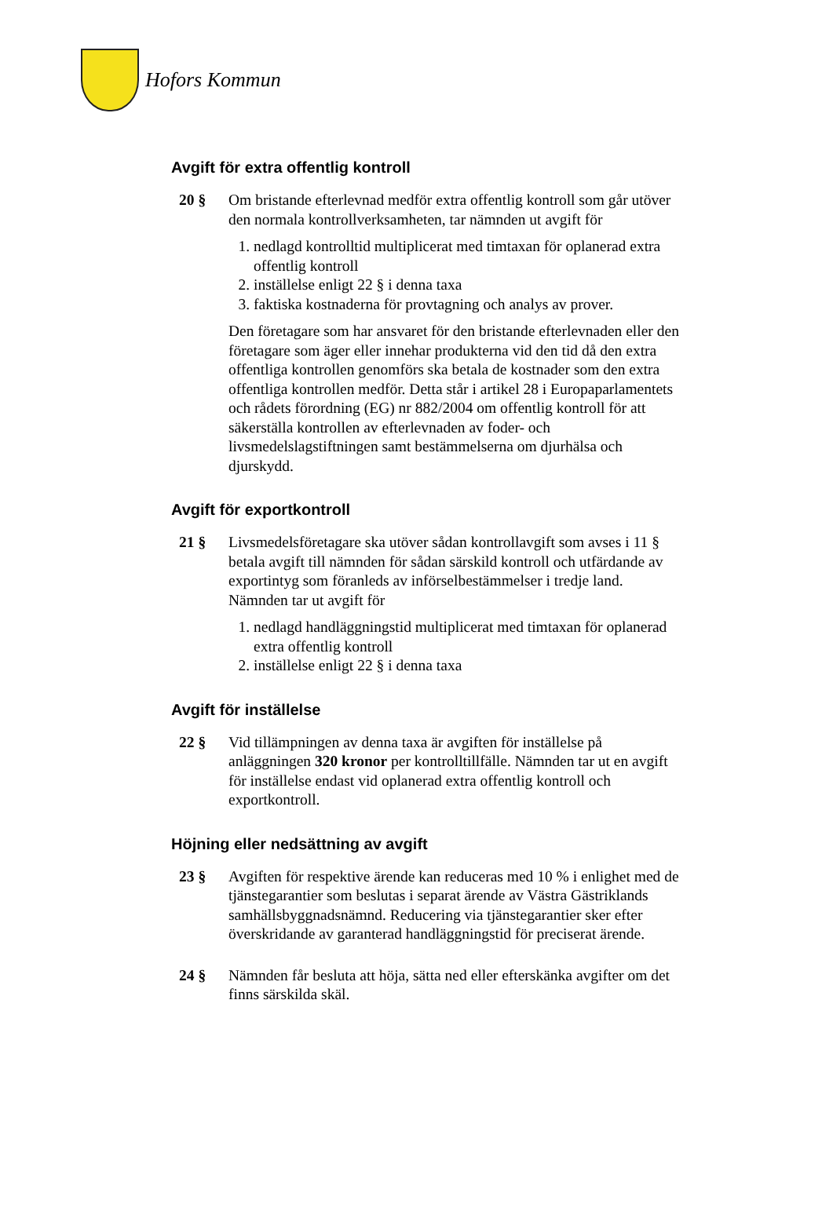Hofors Kommun
Avgift för extra offentlig kontroll
20 § Om bristande efterlevnad medför extra offentlig kontroll som går utöver den normala kontrollverksamheten, tar nämnden ut avgift för
1. nedlagd kontrolltid multiplicerat med timtaxan för oplanerad extra offentlig kontroll
2. inställelse enligt 22 § i denna taxa
3. faktiska kostnaderna för provtagning och analys av prover.
Den företagare som har ansvaret för den bristande efterlevnaden eller den företagare som äger eller innehar produkterna vid den tid då den extra offentliga kontrollen genomförs ska betala de kostnader som den extra offentliga kontrollen medför. Detta står i artikel 28 i Europaparlamentets och rådets förordning (EG) nr 882/2004 om offentlig kontroll för att säkerställa kontrollen av efterlevnaden av foder- och livsmedelslagstiftningen samt bestämmelserna om djurhälsa och djurskydd.
Avgift för exportkontroll
21 § Livsmedelsföretagare ska utöver sådan kontrollavgift som avses i 11 § betala avgift till nämnden för sådan särskild kontroll och utfärdande av exportintyg som föranleds av införselbestämmelser i tredje land. Nämnden tar ut avgift för
1. nedlagd handläggningstid multiplicerat med timtaxan för oplanerad extra offentlig kontroll
2. inställelse enligt 22 § i denna taxa
Avgift för inställelse
22 § Vid tillämpningen av denna taxa är avgiften för inställelse på anläggningen 320 kronor per kontrolltillfälle. Nämnden tar ut en avgift för inställelse endast vid oplanerad extra offentlig kontroll och exportkontroll.
Höjning eller nedsättning av avgift
23 § Avgiften för respektive ärende kan reduceras med 10 % i enlighet med de tjänstegarantier som beslutas i separat ärende av Västra Gästriklands samhällsbyggnadsnämnd. Reducering via tjänstegarantier sker efter överskridande av garanterad handläggningstid för preciserat ärende.
24 § Nämnden får besluta att höja, sätta ned eller efterskänka avgifter om det finns särskilda skäl.